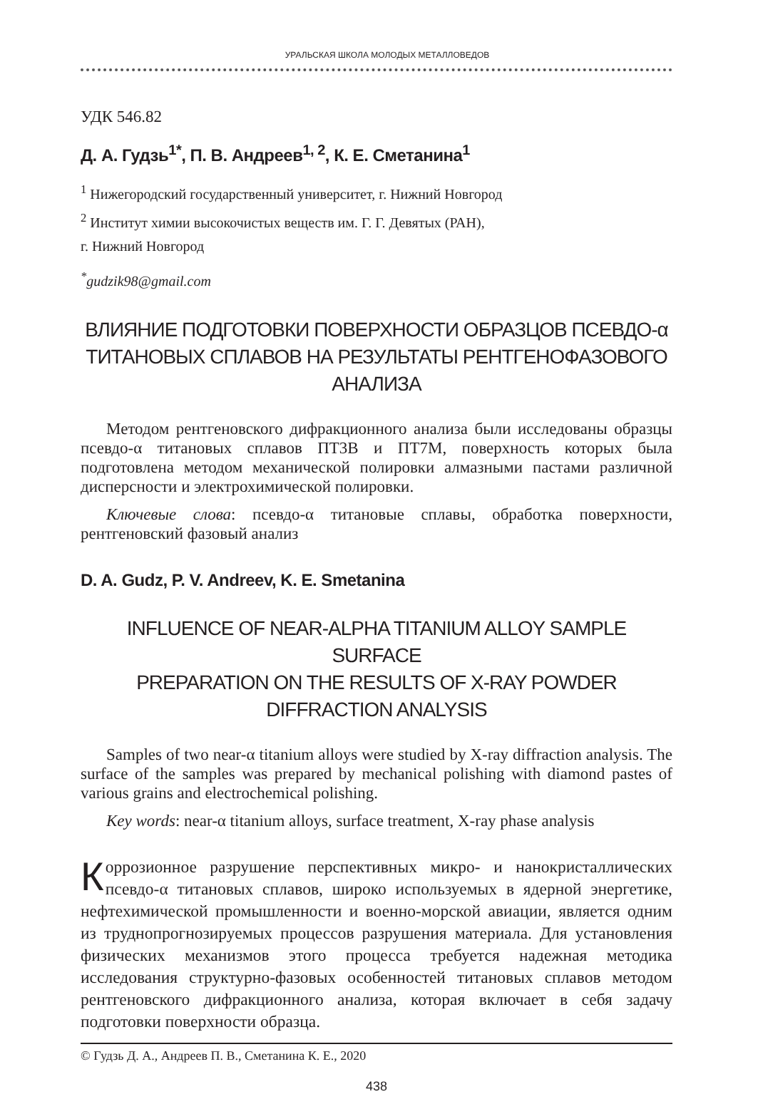УРАЛЬСКАЯ ШКОЛА МОЛОДЫХ МЕТАЛЛОВЕДОВ
УДК 546.82
Д. А. Гудзь<sup>1*</sup>, П. В. Андреев<sup>1, 2</sup>, К. Е. Сметанина<sup>1</sup>
<sup>1</sup> Нижегородский государственный университет, г. Нижний Новгород
<sup>2</sup> Институт химии высокочистых веществ им. Г. Г. Девятых (РАН),
г. Нижний Новгород
<sup>*</sup> gudzik98@gmail.com
ВЛИЯНИЕ ПОДГОТОВКИ ПОВЕРХНОСТИ ОБРАЗЦОВ ПСЕВДО-α
ТИТАНОВЫХ СПЛАВОВ НА РЕЗУЛЬТАТЫ РЕНТГЕНОФАЗОВОГО АНАЛИЗА
Методом рентгеновского дифракционного анализа были исследованы образцы псевдо-α титановых сплавов ПТ3В и ПТ7М, поверхность которых была подготовлена методом механической полировки алмазными пастами различной дисперсности и электрохимической полировки.
Ключевые слова: псевдо-α титановые сплавы, обработка поверхности, рентгеновский фазовый анализ
D. A. Gudz, P. V. Andreev, K. E. Smetanina
INFLUENCE OF NEAR-ALPHA TITANIUM ALLOY SAMPLE SURFACE
PREPARATION ON THE RESULTS OF X-RAY POWDER DIFFRACTION ANALYSIS
Samples of two near-α titanium alloys were studied by X-ray diffraction analysis. The surface of the samples was prepared by mechanical polishing with diamond pastes of various grains and electrochemical polishing.
Key words: near-α titanium alloys, surface treatment, X-ray phase analysis
Коррозионное разрушение перспективных микро- и нанокристаллических псевдо-α титановых сплавов, широко используемых в ядерной энергетике, нефтехимической промышленности и военно-морской авиации, является одним из труднопрогнозируемых процессов разрушения материала. Для установления физических механизмов этого процесса требуется надежная методика исследования структурно-фазовых особенностей титановых сплавов методом рентгеновского дифракционного анализа, которая включает в себя задачу подготовки поверхности образца.
© Гудзь Д. А., Андреев П. В., Сметанина К. Е., 2020
438